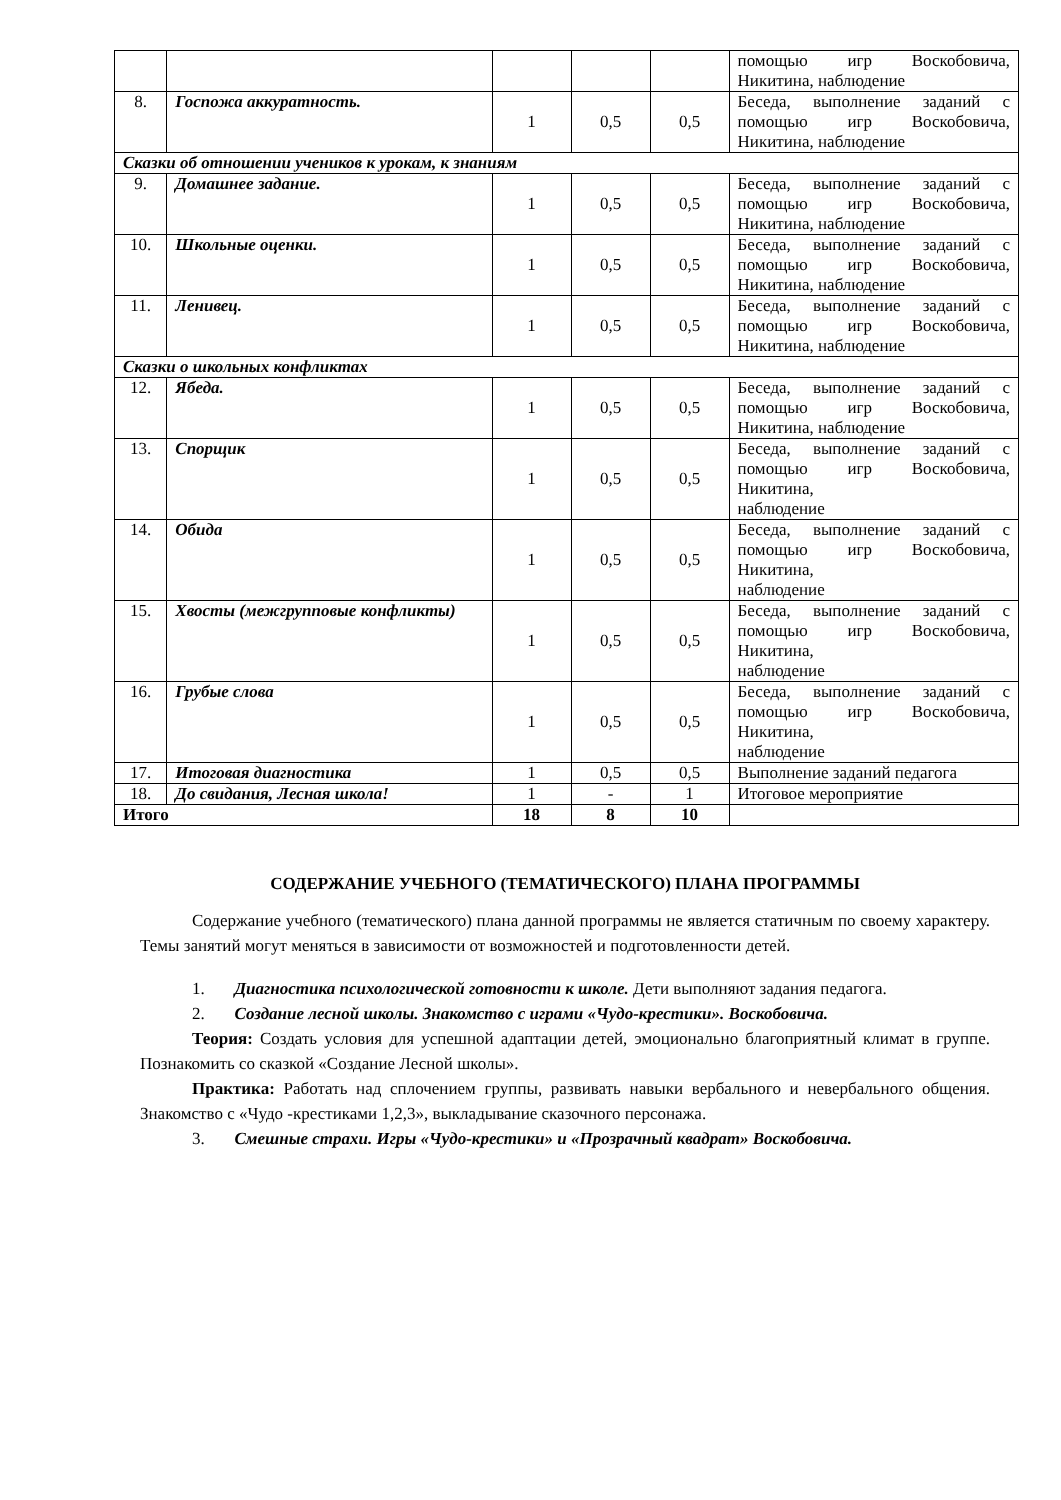| | | | | | помощью игр Воскобовича, Никитина, наблюдение |
| 8. | Госпожа аккуратность. | 1 | 0,5 | 0,5 | Беседа, выполнение заданий с помощью игр Воскобовича, Никитина, наблюдение |
| Сказки об отношении учеников к урокам, к знаниям | | | | | |
| 9. | Домашнее задание. | 1 | 0,5 | 0,5 | Беседа, выполнение заданий с помощью игр Воскобовича, Никитина, наблюдение |
| 10. | Школьные оценки. | 1 | 0,5 | 0,5 | Беседа, выполнение заданий с помощью игр Воскобовича, Никитина, наблюдение |
| 11. | Ленивец. | 1 | 0,5 | 0,5 | Беседа, выполнение заданий с помощью игр Воскобовича, Никитина, наблюдение |
| Сказки о школьных конфликтах | | | | | |
| 12. | Ябеда. | 1 | 0,5 | 0,5 | Беседа, выполнение заданий с помощью игр Воскобовича, Никитина, наблюдение |
| 13. | Спорщик | 1 | 0,5 | 0,5 | Беседа, выполнение заданий с помощью игр Воскобовича, Никитина, наблюдение |
| 14. | Обида | 1 | 0,5 | 0,5 | Беседа, выполнение заданий с помощью игр Воскобовича, Никитина, наблюдение |
| 15. | Хвосты (межгрупповые конфликты) | 1 | 0,5 | 0,5 | Беседа, выполнение заданий с помощью игр Воскобовича, Никитина, наблюдение |
| 16. | Грубые слова | 1 | 0,5 | 0,5 | Беседа, выполнение заданий с помощью игр Воскобовича, Никитина, наблюдение |
| 17. | Итоговая диагностика | 1 | 0,5 | 0,5 | Выполнение заданий педагога |
| 18. | До свидания, Лесная школа! | 1 | - | 1 | Итоговое мероприятие |
| Итого | | 18 | 8 | 10 | |
СОДЕРЖАНИЕ УЧЕБНОГО (ТЕМАТИЧЕСКОГО) ПЛАНА ПРОГРАММЫ
Содержание учебного (тематического) плана данной программы не является статичным по своему характеру. Темы занятий могут меняться в зависимости от возможностей и подготовленности детей.
1. Диагностика психологической готовности к школе. Дети выполняют задания педагога.
2. Создание лесной школы. Знакомство с играми «Чудо-крестики». Воскобовича.
Теория: Создать условия для успешной адаптации детей, эмоционально благоприятный климат в группе. Познакомить со сказкой «Создание Лесной школы».
Практика: Работать над сплочением группы, развивать навыки вербального и невербального общения. Знакомство с «Чудо -крестиками 1,2,3», выкладывание сказочного персонажа.
3. Смешные страхи. Игры «Чудо-крестики» и «Прозрачный квадрат» Воскобовича.